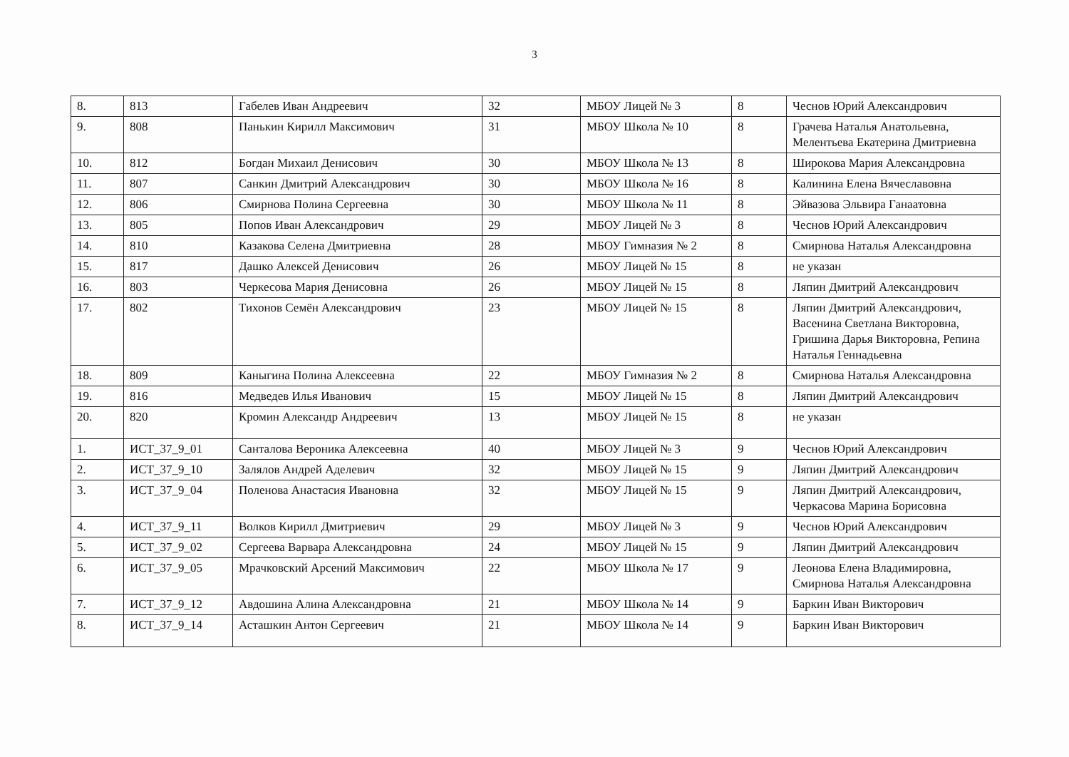3
| 8. | 813 | Габелев Иван Андреевич | 32 | МБОУ Лицей № 3 | 8 | Чеснов Юрий Александрович |
| 9. | 808 | Панькин Кирилл Максимович | 31 | МБОУ Школа № 10 | 8 | Грачева Наталья Анатольевна, Мелентьева Екатерина Дмитриевна |
| 10. | 812 | Богдан Михаил Денисович | 30 | МБОУ Школа № 13 | 8 | Широкова Мария Александровна |
| 11. | 807 | Санкин Дмитрий Александрович | 30 | МБОУ Школа № 16 | 8 | Калинина Елена Вячеславовна |
| 12. | 806 | Смирнова Полина Сергеевна | 30 | МБОУ Школа № 11 | 8 | Эйвазова Эльвира Ганаатовна |
| 13. | 805 | Попов Иван Александрович | 29 | МБОУ Лицей № 3 | 8 | Чеснов Юрий Александрович |
| 14. | 810 | Казакова Селена Дмитриевна | 28 | МБОУ Гимназия № 2 | 8 | Смирнова Наталья Александровна |
| 15. | 817 | Дашко Алексей Денисович | 26 | МБОУ Лицей № 15 | 8 | не указан |
| 16. | 803 | Черкесова Мария Денисовна | 26 | МБОУ Лицей № 15 | 8 | Ляпин Дмитрий Александрович |
| 17. | 802 | Тихонов Семён Александрович | 23 | МБОУ Лицей № 15 | 8 | Ляпин Дмитрий Александрович, Васенина Светлана Викторовна, Гришина Дарья Викторовна, Репина Наталья Геннадьевна |
| 18. | 809 | Каныгина Полина Алексеевна | 22 | МБОУ Гимназия № 2 | 8 | Смирнова Наталья Александровна |
| 19. | 816 | Медведев Илья Иванович | 15 | МБОУ Лицей № 15 | 8 | Ляпин Дмитрий Александрович |
| 20. | 820 | Кромин Александр Андреевич | 13 | МБОУ Лицей № 15 | 8 | не указан |
| 1. | ИСТ_37_9_01 | Санталова Вероника Алексеевна | 40 | МБОУ Лицей № 3 | 9 | Чеснов Юрий Александрович |
| 2. | ИСТ_37_9_10 | Залялов Андрей Аделевич | 32 | МБОУ Лицей № 15 | 9 | Ляпин Дмитрий Александрович |
| 3. | ИСТ_37_9_04 | Поленова Анастасия Ивановна | 32 | МБОУ Лицей № 15 | 9 | Ляпин Дмитрий Александрович, Черкасова Марина Борисовна |
| 4. | ИСТ_37_9_11 | Волков Кирилл Дмитриевич | 29 | МБОУ Лицей № 3 | 9 | Чеснов Юрий Александрович |
| 5. | ИСТ_37_9_02 | Сергеева Варвара Александровна | 24 | МБОУ Лицей № 15 | 9 | Ляпин Дмитрий Александрович |
| 6. | ИСТ_37_9_05 | Мрачковский Арсений Максимович | 22 | МБОУ Школа № 17 | 9 | Леонова Елена Владимировна, Смирнова Наталья Александровна |
| 7. | ИСТ_37_9_12 | Авдошина Алина Александровна | 21 | МБОУ Школа № 14 | 9 | Баркин Иван Викторович |
| 8. | ИСТ_37_9_14 | Асташкин Антон Сергеевич | 21 | МБОУ Школа № 14 | 9 | Баркин Иван Викторович |